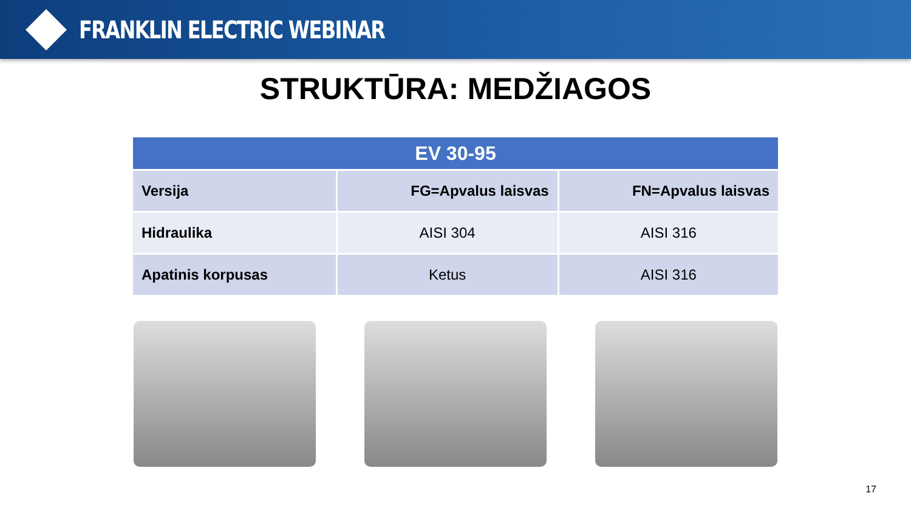FRANKLIN ELECTRIC WEBINAR
STRUKTŪRA: MEDŽIAGOS
| EV 30-95 | | |
| --- | --- | --- |
| Versija | FG=Apvalus laisvas | FN=Apvalus laisvas |
| Hidraulika | AISI 304 | AISI 316 |
| Apatinis korpusas | Ketus | AISI 316 |
17